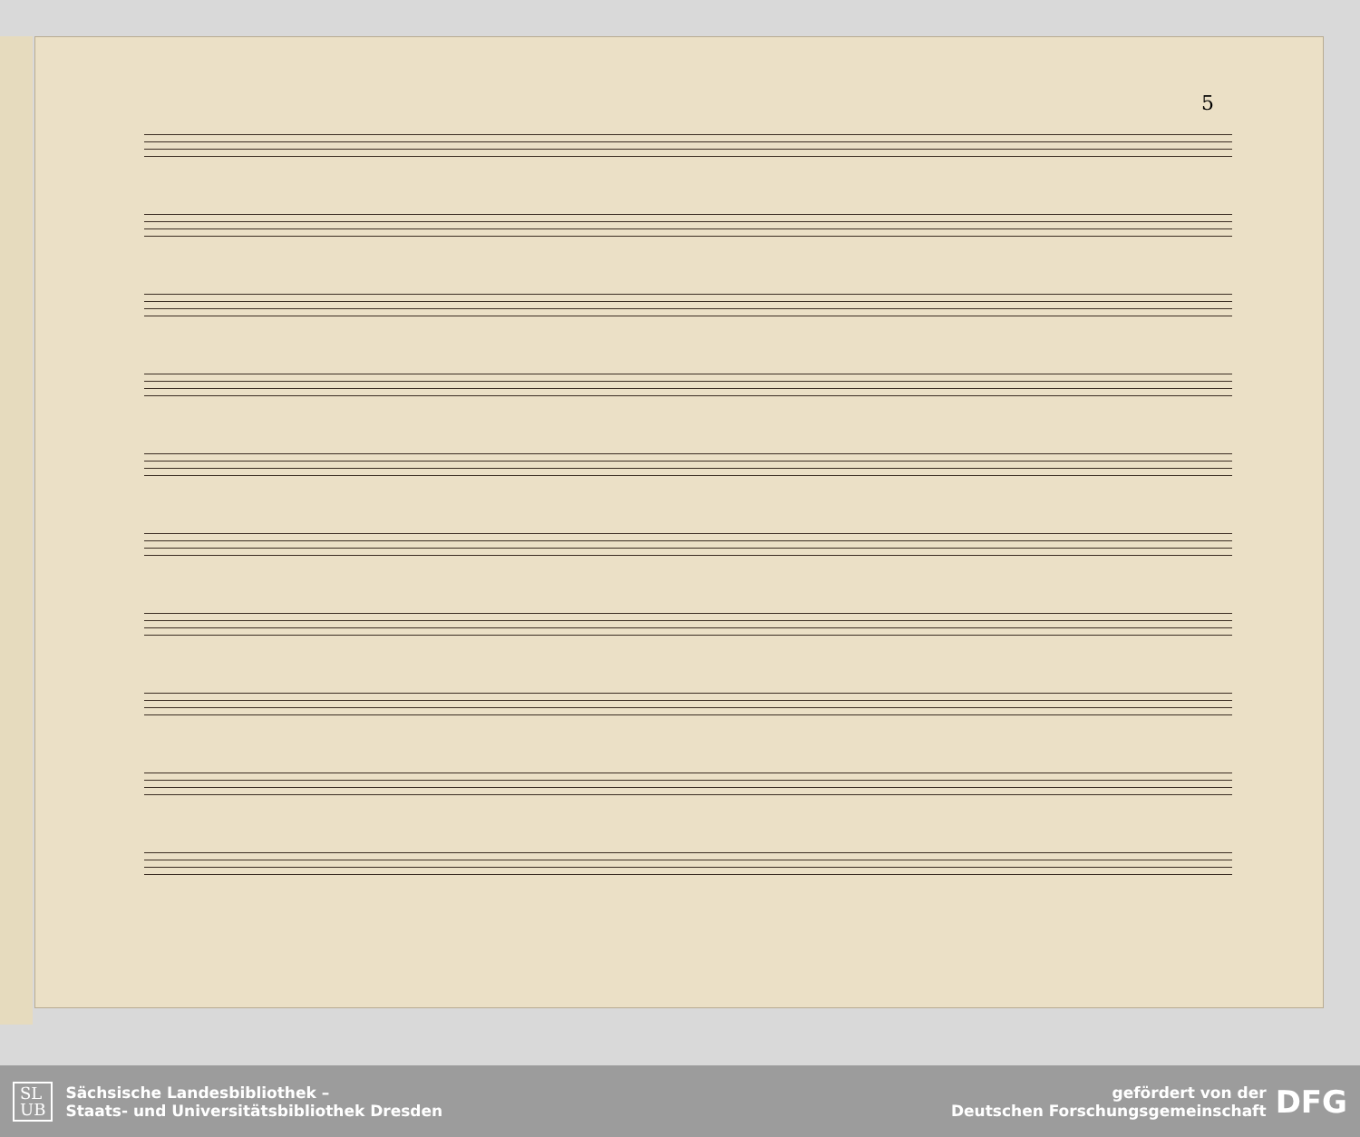5
SL
UB
Sächsische Landesbibliothek –
Staats- und Universitätsbibliothek Dresden
gefördert von der
Deutschen Forschungsgemeinschaft
DFG